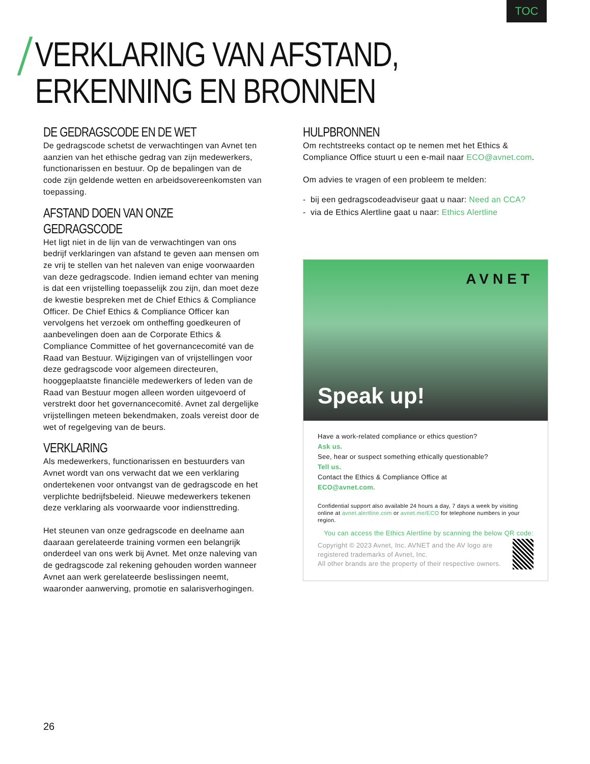TOC
VERKLARING VAN AFSTAND,
ERKENNING EN BRONNEN
DE GEDRAGSCODE EN DE WET
De gedragscode schetst de verwachtingen van Avnet ten aanzien van het ethische gedrag van zijn medewerkers, functionarissen en bestuur. Op de bepalingen van de code zijn geldende wetten en arbeidsovereenkomsten van toepassing.
AFSTAND DOEN VAN ONZE GEDRAGSCODE
Het ligt niet in de lijn van de verwachtingen van ons bedrijf verklaringen van afstand te geven aan mensen om ze vrij te stellen van het naleven van enige voorwaarden van deze gedragscode. Indien iemand echter van mening is dat een vrijstelling toepasselijk zou zijn, dan moet deze de kwestie bespreken met de Chief Ethics & Compliance Officer. De Chief Ethics & Compliance Officer kan vervolgens het verzoek om ontheffing goedkeuren of aanbevelingen doen aan de Corporate Ethics & Compliance Committee of het governancecomité van de Raad van Bestuur. Wijzigingen van of vrijstellingen voor deze gedragscode voor algemeen directeuren, hooggeplaatste financiële medewerkers of leden van de Raad van Bestuur mogen alleen worden uitgevoerd of verstrekt door het governancecomité. Avnet zal dergelijke vrijstellingen meteen bekendmaken, zoals vereist door de wet of regelgeving van de beurs.
VERKLARING
Als medewerkers, functionarissen en bestuurders van Avnet wordt van ons verwacht dat we een verklaring ondertekenen voor ontvangst van de gedragscode en het verplichte bedrijfsbeleid. Nieuwe medewerkers tekenen deze verklaring als voorwaarde voor indiensttreding.
Het steunen van onze gedragscode en deelname aan daaraan gerelateerde training vormen een belangrijk onderdeel van ons werk bij Avnet. Met onze naleving van de gedragscode zal rekening gehouden worden wanneer Avnet aan werk gerelateerde beslissingen neemt, waaronder aanwerving, promotie en salarisverhogingen.
HULPBRONNEN
Om rechtstreeks contact op te nemen met het Ethics & Compliance Office stuurt u een e-mail naar ECO@avnet.com.
Om advies te vragen of een probleem te melden:
- bij een gedragscodeadviseur gaat u naar: Need an CCA?
- via de Ethics Alertline gaat u naar: Ethics Alertline
AVNET
Speak up!
Have a work-related compliance or ethics question?
Ask us.
See, hear or suspect something ethically questionable?
Tell us.
Contact the Ethics & Compliance Office at
ECO@avnet.com.
Confidential support also available 24 hours a day, 7 days a week by visiting online at avnet.alertline.com or avnet.me/ECO for telephone numbers in your region.
You can access the Ethics Alertline by scanning the below QR code:
Copyright © 2023 Avnet, Inc. AVNET and the AV logo are registered trademarks of Avnet, Inc.
All other brands are the property of their respective owners.
26